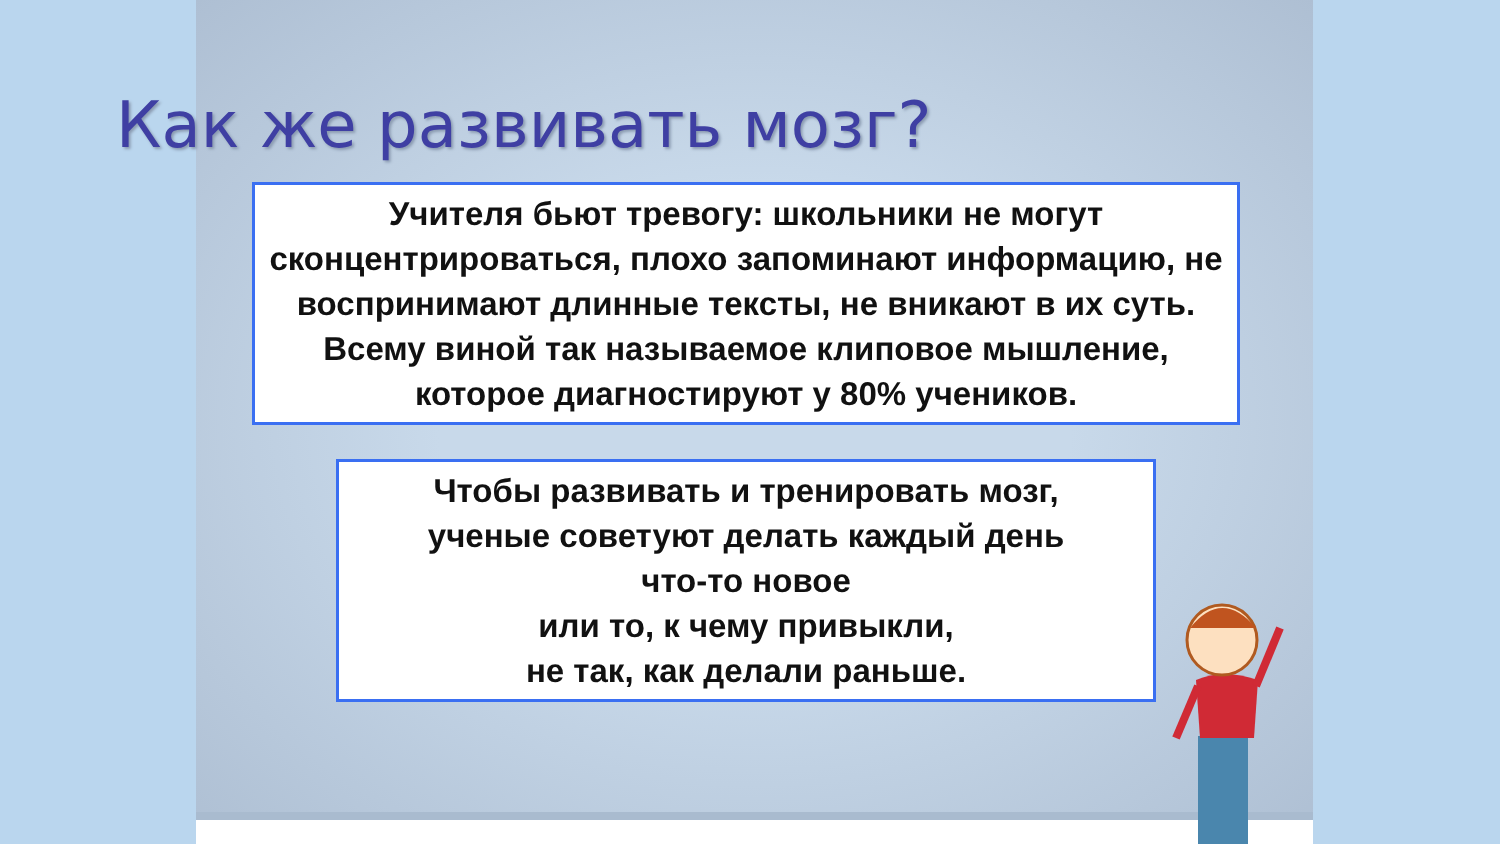Как же развивать мозг?
Учителя бьют тревогу: школьники не могут сконцентрироваться, плохо запоминают информацию, не воспринимают длинные тексты, не вникают в их суть. Всему виной так называемое клиповое мышление, которое диагностируют у 80% учеников.
Чтобы развивать и тренировать мозг,
ученые советуют делать каждый день
что-то новое
или то, к чему привыкли,
не так, как делали раньше.